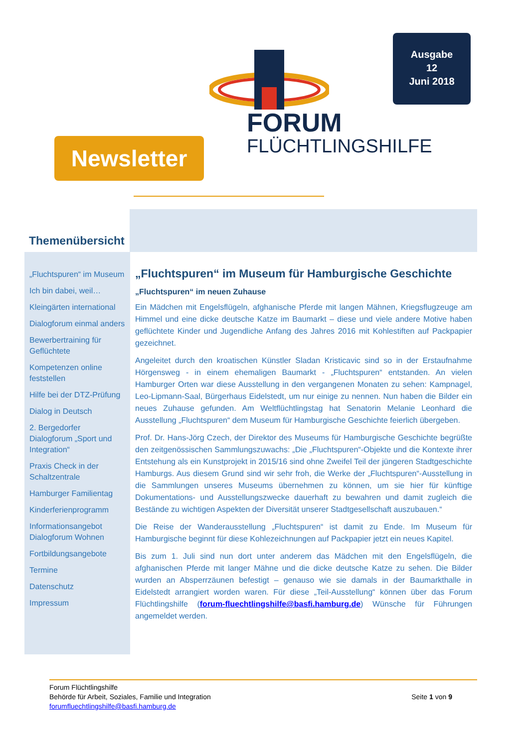FORUM
FLÜCHTLINGSHILFE
Ausgabe
12
Juni 2018
Newsletter
Themenübersicht
„Fluchtspuren“ im Museum
Ich bin dabei, weil…
Kleingärten international
Dialogforum einmal anders
Bewerbertraining für Geflüchtete
Kompetenzen online feststellen
Hilfe bei der DTZ-Prüfung
Dialog in Deutsch
2. Bergedorfer Dialogforum „Sport und Integration“
Praxis Check in der Schaltzentrale
Hamburger Familientag
Kinderferienprogramm
Informationsangebot Dialogforum Wohnen
Fortbildungsangebote
Termine
Datenschutz
Impressum
„Fluchtspuren“ im Museum für Hamburgische Geschichte
„Fluchtspuren“ im neuen Zuhause
Ein Mädchen mit Engelsflügeln, afghanische Pferde mit langen Mähnen, Kriegsflugzeuge am Himmel und eine dicke deutsche Katze im Baumarkt – diese und viele andere Motive haben geflüchtete Kinder und Jugendliche Anfang des Jahres 2016 mit Kohlestiften auf Packpapier gezeichnet.
Angeleitet durch den kroatischen Künstler Sladan Kristicavic sind so in der Erstaufnahme Hörgensweg - in einem ehemaligen Baumarkt - „Fluchtspuren“ entstanden. An vielen Hamburger Orten war diese Ausstellung in den vergangenen Monaten zu sehen: Kampnagel, Leo-Lipmann-Saal, Bürgerhaus Eidelstedt, um nur einige zu nennen. Nun haben die Bilder ein neues Zuhause gefunden. Am Weltflüchtlingstag hat Senatorin Melanie Leonhard die Ausstellung „Fluchtspuren“ dem Museum für Hamburgische Geschichte feierlich übergeben.
Prof. Dr. Hans-Jörg Czech, der Direktor des Museums für Hamburgische Geschichte begrüßte den zeitgenössischen Sammlungszuwachs: „Die „Fluchtspuren“-Objekte und die Kontexte ihrer Entstehung als ein Kunstprojekt in 2015/16 sind ohne Zweifel Teil der jüngeren Stadtgeschichte Hamburgs. Aus diesem Grund sind wir sehr froh, die Werke der „Fluchtspuren“-Ausstellung in die Sammlungen unseres Museums übernehmen zu können, um sie hier für künftige Dokumentations- und Ausstellungszwecke dauerhaft zu bewahren und damit zugleich die Bestände zu wichtigen Aspekten der Diversität unserer Stadtgesellschaft auszubauen.“
Die Reise der Wanderausstellung „Fluchtspuren“ ist damit zu Ende. Im Museum für Hamburgische beginnt für diese Kohlezeichnungen auf Packpapier jetzt ein neues Kapitel.
Bis zum 1. Juli sind nun dort unter anderem das Mädchen mit den Engelsflügeln, die afghanischen Pferde mit langer Mähne und die dicke deutsche Katze zu sehen. Die Bilder wurden an Absperrzäunen befestigt – genauso wie sie damals in der Baumarkthalle in Eidelstedt arrangiert worden waren. Für diese „Teil-Ausstellung“ können über das Forum Flüchtlingshilfe (forum-fluechtlingshilfe@basfi.hamburg.de) Wünsche für Führungen angemeldet werden.
Forum Flüchtlingshilfe
Behörde für Arbeit, Soziales, Familie und Integration
forumfluechtlingshilfe@basfi.hamburg.de
Seite 1 von 9